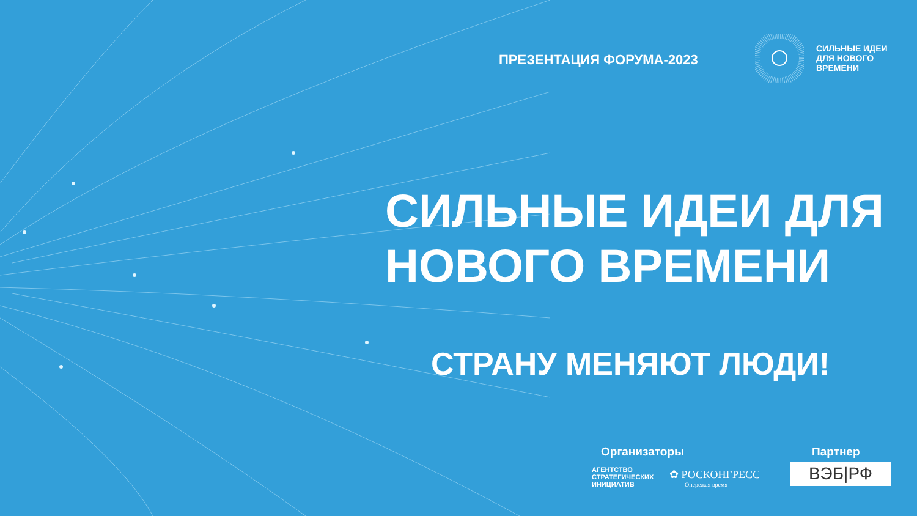ПРЕЗЕНТАЦИЯ ФОРУМА-2023
СИЛЬНЫЕ ИДЕИ
ДЛЯ НОВОГО
ВРЕМЕНИ
СИЛЬНЫЕ ИДЕИ ДЛЯ
НОВОГО ВРЕМЕНИ
СТРАНУ МЕНЯЮТ ЛЮДИ!
Организаторы Партнер
АГЕНТСТВО
СТРАТЕГИЧЕСКИХ
ИНИЦИАТИВ
✿ РОСКОНГРЕСС
Опережая время
ВЭБ|РФ